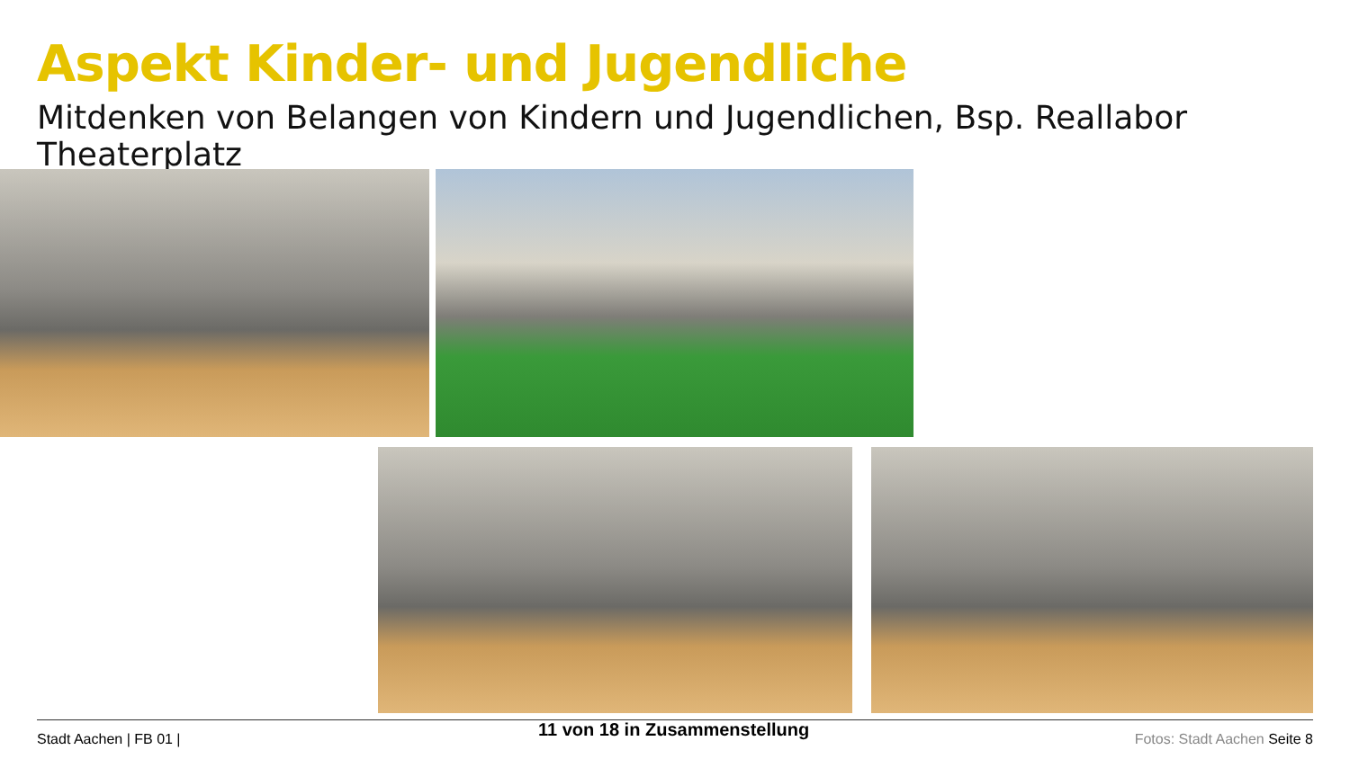Aspekt Kinder- und Jugendliche
Mitdenken von Belangen von Kindern und Jugendlichen, Bsp. Reallabor Theaterplatz
Stadt Aachen | FB 01 | 11 von 18 in Zusammenstellung Fotos: Stadt Aachen Seite 8